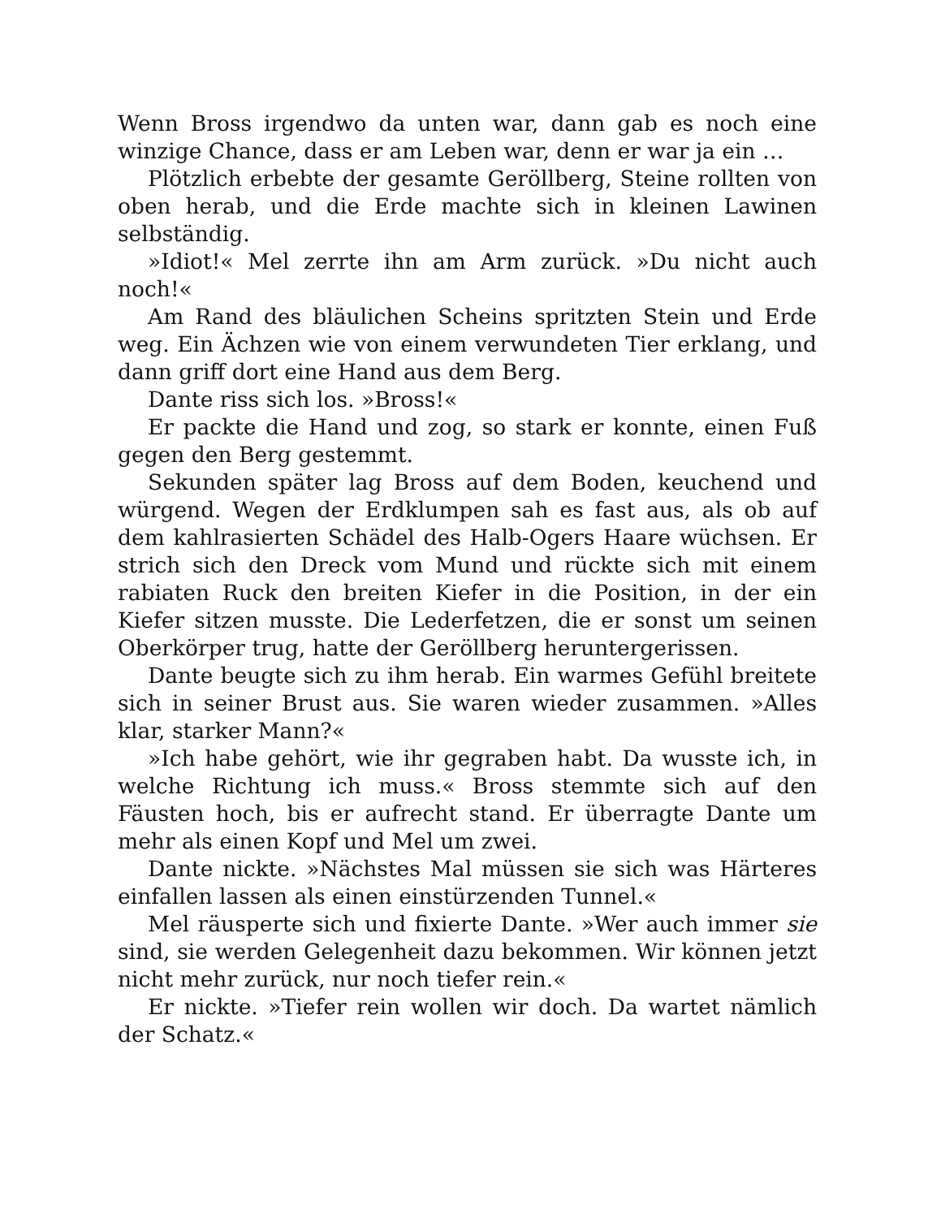Wenn Bross irgendwo da unten war, dann gab es noch eine winzige Chance, dass er am Leben war, denn er war ja ein …
Plötzlich erbebte der gesamte Geröllberg, Steine rollten von oben herab, und die Erde machte sich in kleinen Lawinen selbständig.
»Idiot!« Mel zerrte ihn am Arm zurück. »Du nicht auch noch!«
Am Rand des bläulichen Scheins spritzten Stein und Erde weg. Ein Ächzen wie von einem verwundeten Tier erklang, und dann griff dort eine Hand aus dem Berg.
Dante riss sich los. »Bross!«
Er packte die Hand und zog, so stark er konnte, einen Fuß gegen den Berg gestemmt.
Sekunden später lag Bross auf dem Boden, keuchend und würgend. Wegen der Erdklumpen sah es fast aus, als ob auf dem kahlrasierten Schädel des Halb-Ogers Haare wüchsen. Er strich sich den Dreck vom Mund und rückte sich mit einem rabiaten Ruck den breiten Kiefer in die Position, in der ein Kiefer sitzen musste. Die Lederfetzen, die er sonst um seinen Oberkörper trug, hatte der Geröllberg heruntergerissen.
Dante beugte sich zu ihm herab. Ein warmes Gefühl breitete sich in seiner Brust aus. Sie waren wieder zusammen. »Alles klar, starker Mann?«
»Ich habe gehört, wie ihr gegraben habt. Da wusste ich, in welche Richtung ich muss.« Bross stemmte sich auf den Fäusten hoch, bis er aufrecht stand. Er überragte Dante um mehr als einen Kopf und Mel um zwei.
Dante nickte. »Nächstes Mal müssen sie sich was Härteres einfallen lassen als einen einstürzenden Tunnel.«
Mel räusperte sich und fixierte Dante. »Wer auch immer sie sind, sie werden Gelegenheit dazu bekommen. Wir können jetzt nicht mehr zurück, nur noch tiefer rein.«
Er nickte. »Tiefer rein wollen wir doch. Da wartet nämlich der Schatz.«